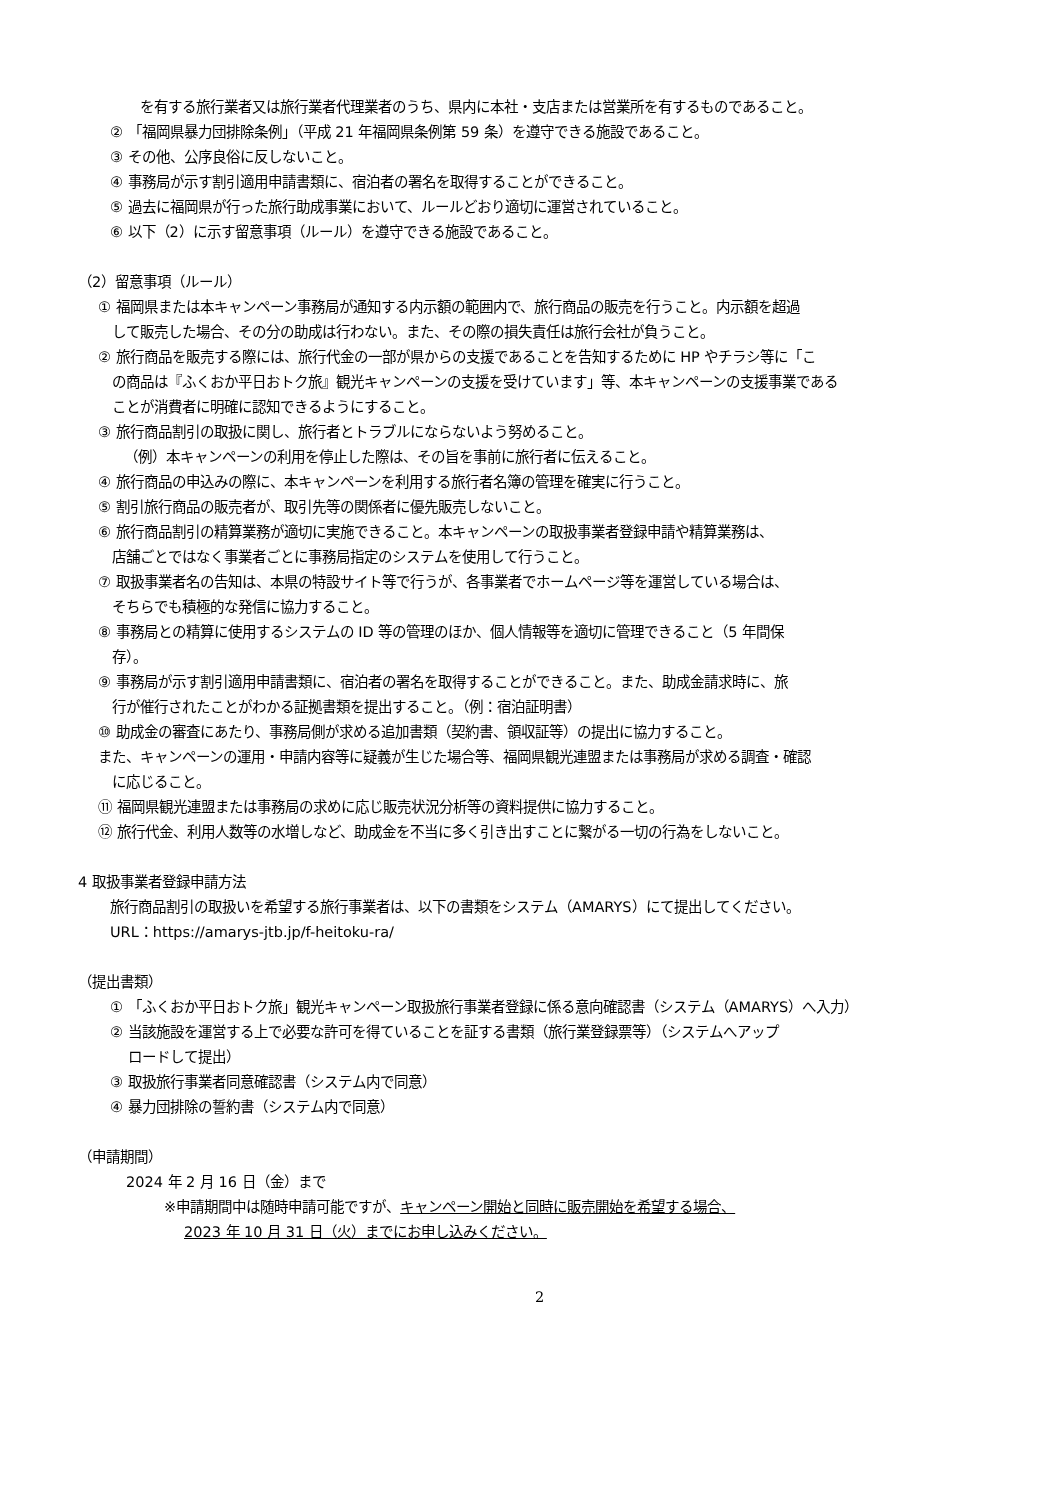を有する旅行業者又は旅行業者代理業者のうち、県内に本社・支店または営業所を有するものであること。
② 「福岡県暴力団排除条例」（平成 21 年福岡県条例第 59 条）を遵守できる施設であること。
③ その他、公序良俗に反しないこと。
④ 事務局が示す割引適用申請書類に、宿泊者の署名を取得することができること。
⑤ 過去に福岡県が行った旅行助成事業において、ルールどおり適切に運営されていること。
⑥ 以下（2）に示す留意事項（ルール）を遵守できる施設であること。
（2）留意事項（ルール）
① 福岡県または本キャンペーン事務局が通知する内示額の範囲内で、旅行商品の販売を行うこと。内示額を超過
して販売した場合、その分の助成は行わない。また、その際の損失責任は旅行会社が負うこと。
② 旅行商品を販売する際には、旅行代金の一部が県からの支援であることを告知するために HP やチラシ等に「こ
の商品は『ふくおか平日おトク旅』観光キャンペーンの支援を受けています」等、本キャンペーンの支援事業である
ことが消費者に明確に認知できるようにすること。
③ 旅行商品割引の取扱に関し、旅行者とトラブルにならないよう努めること。
（例）本キャンペーンの利用を停止した際は、その旨を事前に旅行者に伝えること。
④ 旅行商品の申込みの際に、本キャンペーンを利用する旅行者名簿の管理を確実に行うこと。
⑤ 割引旅行商品の販売者が、取引先等の関係者に優先販売しないこと。
⑥ 旅行商品割引の精算業務が適切に実施できること。本キャンペーンの取扱事業者登録申請や精算業務は、
店舗ごとではなく事業者ごとに事務局指定のシステムを使用して行うこと。
⑦ 取扱事業者名の告知は、本県の特設サイト等で行うが、各事業者でホームページ等を運営している場合は、
そちらでも積極的な発信に協力すること。
⑧ 事務局との精算に使用するシステムの ID 等の管理のほか、個人情報等を適切に管理できること（5 年間保
存）。
⑨ 事務局が示す割引適用申請書類に、宿泊者の署名を取得することができること。また、助成金請求時に、旅
行が催行されたことがわかる証拠書類を提出すること。（例：宿泊証明書）
⑩ 助成金の審査にあたり、事務局側が求める追加書類（契約書、領収証等）の提出に協力すること。
また、キャンペーンの運用・申請内容等に疑義が生じた場合等、福岡県観光連盟または事務局が求める調査・確認
に応じること。
⑪ 福岡県観光連盟または事務局の求めに応じ販売状況分析等の資料提供に協力すること。
⑫ 旅行代金、利用人数等の水増しなど、助成金を不当に多く引き出すことに繋がる一切の行為をしないこと。
4 取扱事業者登録申請方法
旅行商品割引の取扱いを希望する旅行事業者は、以下の書類をシステム（AMARYS）にて提出してください。
URL：https://amarys-jtb.jp/f-heitoku-ra/
（提出書類）
① 「ふくおか平日おトク旅」観光キャンペーン取扱旅行事業者登録に係る意向確認書（システム（AMARYS）へ入力）
② 当該施設を運営する上で必要な許可を得ていることを証する書類（旅行業登録票等）（システムへアップ
ロードして提出）
③ 取扱旅行事業者同意確認書（システム内で同意）
④ 暴力団排除の誓約書（システム内で同意）
（申請期間）
2024 年 2 月 16 日（金）まで
※申請期間中は随時申請可能ですが、キャンペーン開始と同時に販売開始を希望する場合、
2023 年 10 月 31 日（火）までにお申し込みください。
2